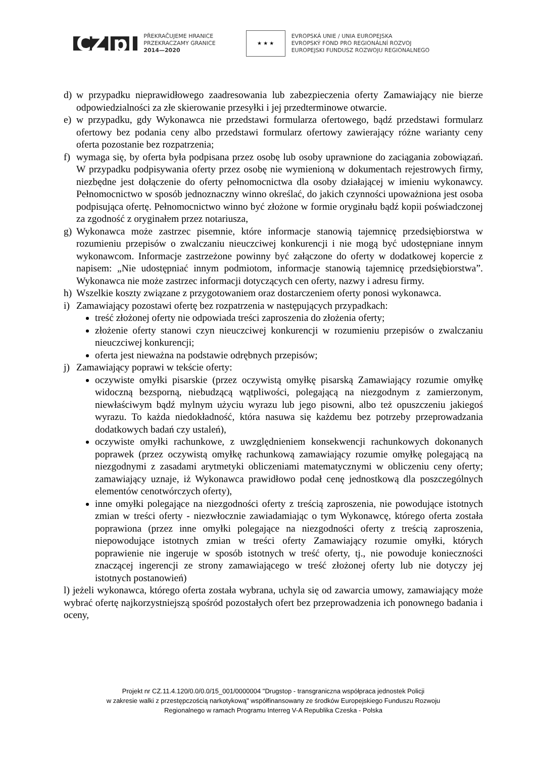CZ|pl
PŘEKRAČUJEME HRANICE
PRZEKRACZAMY GRANICE
2014—2020
★ ★ ★
EVROPSKÁ UNIE / UNIA EUROPEJSKA
EVROPSKÝ FOND PRO REGIONÁLNÍ ROZVOJ
EUROPEJSKI FUNDUSZ ROZWOJU REGIONALNEGO
d) w przypadku nieprawidłowego zaadresowania lub zabezpieczenia oferty Zamawiający nie bierze odpowiedzialności za złe skierowanie przesyłki i jej przedterminowe otwarcie.
e) w przypadku, gdy Wykonawca nie przedstawi formularza ofertowego, bądź przedstawi formularz ofertowy bez podania ceny albo przedstawi formularz ofertowy zawierający różne warianty ceny oferta pozostanie bez rozpatrzenia;
f) wymaga się, by oferta była podpisana przez osobę lub osoby uprawnione do zaciągania zobowiązań. W przypadku podpisywania oferty przez osobę nie wymienioną w dokumentach rejestrowych firmy, niezbędne jest dołączenie do oferty pełnomocnictwa dla osoby działającej w imieniu wykonawcy. Pełnomocnictwo w sposób jednoznaczny winno określać, do jakich czynności upoważniona jest osoba podpisująca ofertę. Pełnomocnictwo winno być złożone w formie oryginału bądź kopii poświadczonej za zgodność z oryginałem przez notariusza,
g) Wykonawca może zastrzec pisemnie, które informacje stanowią tajemnicę przedsiębiorstwa w rozumieniu przepisów o zwalczaniu nieuczciwej konkurencji i nie mogą być udostępniane innym wykonawcom. Informacje zastrzeżone powinny być załączone do oferty w dodatkowej kopercie z napisem: „Nie udostępniać innym podmiotom, informacje stanowią tajemnicę przedsiębiorstwa”. Wykonawca nie może zastrzec informacji dotyczących cen oferty, nazwy i adresu firmy.
h) Wszelkie koszty związane z przygotowaniem oraz dostarczeniem oferty ponosi wykonawca.
i) Zamawiający pozostawi ofertę bez rozpatrzenia w następujących przypadkach:
treść złożonej oferty nie odpowiada treści zaproszenia do złożenia oferty;
złożenie oferty stanowi czyn nieuczciwej konkurencji w rozumieniu przepisów o zwalczaniu nieuczciwej konkurencji;
oferta jest nieważna na podstawie odrębnych przepisów;
j) Zamawiający poprawi w tekście oferty:
oczywiste omyłki pisarskie (przez oczywistą omyłkę pisarską Zamawiający rozumie omyłkę widoczną bezsporną, niebudzącą wątpliwości, polegającą na niezgodnym z zamierzonym, niewłaściwym bądź mylnym użyciu wyrazu lub jego pisowni, albo też opuszczeniu jakiegoś wyrazu. To każda niedokładność, która nasuwa się każdemu bez potrzeby przeprowadzania dodatkowych badań czy ustaleń),
oczywiste omyłki rachunkowe, z uwzględnieniem konsekwencji rachunkowych dokonanych poprawek (przez oczywistą omyłkę rachunkową zamawiający rozumie omyłkę polegającą na niezgodnymi z zasadami arytmetyki obliczeniami matematycznymi w obliczeniu ceny oferty; zamawiający uznaje, iż Wykonawca prawidłowo podał cenę jednostkową dla poszczególnych elementów cenotwórczych oferty),
inne omyłki polegające na niezgodności oferty z treścią zaproszenia, nie powodujące istotnych zmian w treści oferty - niezwłocznie zawiadamiając o tym Wykonawcę, którego oferta została poprawiona (przez inne omyłki polegające na niezgodności oferty z treścią zaproszenia, niepowodujące istotnych zmian w treści oferty Zamawiający rozumie omyłki, których poprawienie nie ingeruje w sposób istotnych w treść oferty, tj., nie powoduje konieczności znaczącej ingerencji ze strony zamawiającego w treść złożonej oferty lub nie dotyczy jej istotnych postanowień)
l) jeżeli wykonawca, którego oferta została wybrana, uchyla się od zawarcia umowy, zamawiający może wybrać ofertę najkorzystniejszą spośród pozostałych ofert bez przeprowadzenia ich ponownego badania i oceny,
Projekt nr CZ.11.4.120/0.0/0.0/15_001/0000004 "Drugstop - transgraniczna współpraca jednostek Policji
w zakresie walki z przestępczością narkotykową" współfinansowany ze środków Europejskiego Funduszu Rozwoju
Regionalnego w ramach Programu Interreg V-A Republika Czeska - Polska